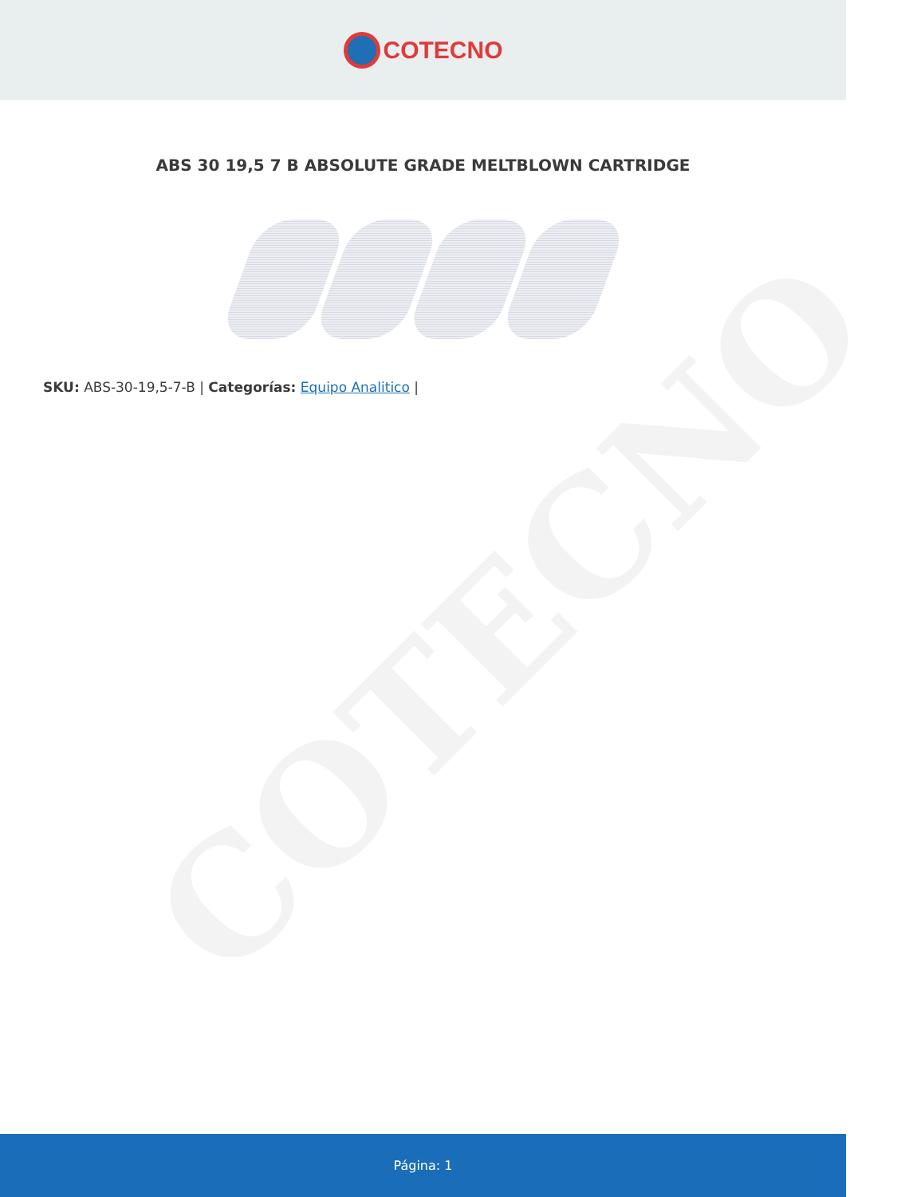COTECNO
COTECNO
ABS 30 19,5 7 B ABSOLUTE GRADE MELTBLOWN CARTRIDGE
SKU: ABS-30-19,5-7-B | Categorías: Equipo Analitico |
Página: 1